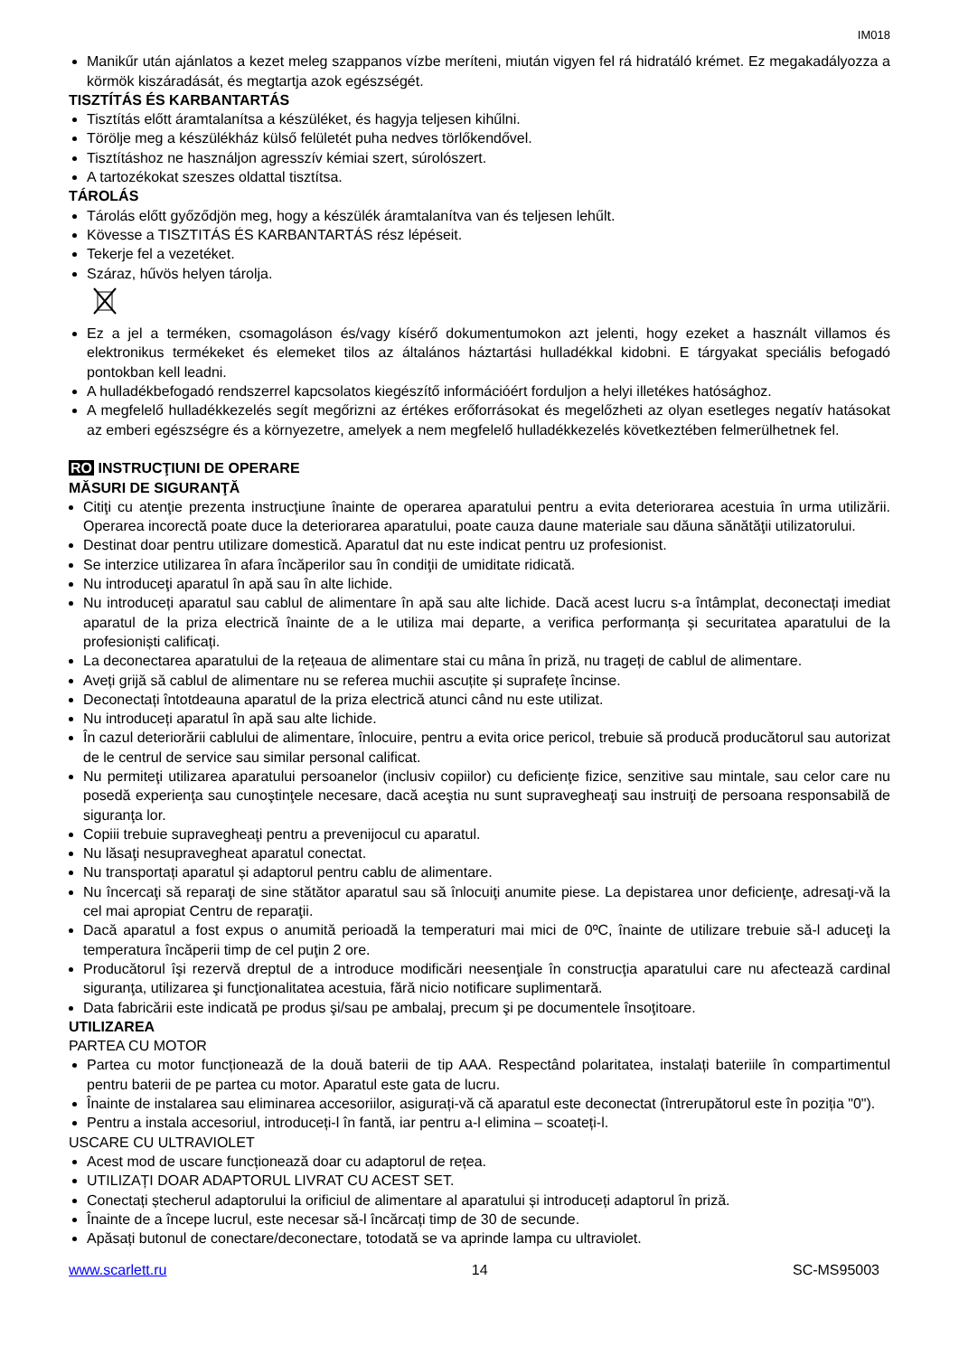IM018
Manikűr után ajánlatos a kezet meleg szappanos vízbe meríteni, miután vigyen fel rá hidratáló krémet. Ez megakadályozza a körmök kiszáradását, és megtartja azok egészségét.
TISZTÍTÁS ÉS KARBANTARTÁS
Tisztítás előtt áramtalanítsa a készüléket, és hagyja teljesen kihűlni.
Törölje meg a készülékház külső felületét puha nedves törlőkendővel.
Tisztításhoz ne használjon agresszív kémiai szert, súrolószert.
A tartozékokat szeszes oldattal tisztítsa.
TÁROLÁS
Tárolás előtt győződjön meg, hogy a készülék áramtalanítva van és teljesen lehűlt.
Kövesse a TISZTITÁS ÉS KARBANTARTÁS rész lépéseit.
Tekerje fel a vezetéket.
Száraz, hűvös helyen tárolja.
Ez a jel a terméken, csomagoláson és/vagy kísérő dokumentumokon azt jelenti, hogy ezeket a használt villamos és elektronikus termékeket és elemeket tilos az általános háztartási hulladékkal kidobni. E tárgyakat speciális befogadó pontokban kell leadni.
A hulladékbefogadó rendszerrel kapcsolatos kiegészítő információért forduljon a helyi illetékes hatósághoz.
A megfelelő hulladékkezelés segít megőrizni az értékes erőforrásokat és megelőzheti az olyan esetleges negatív hatásokat az emberi egészségre és a környezetre, amelyek a nem megfelelő hulladékkezelés következtében felmerülhetnek fel.
RO INSTRUCŢIUNI DE OPERARE
MĂSURI DE SIGURANŢĂ
Citiţi cu atenţie prezenta instrucţiune înainte de operarea aparatului pentru a evita deteriorarea acestuia în urma utilizării. Operarea incorectă poate duce la deteriorarea aparatului, poate cauza daune materiale sau dăuna sănătăţii utilizatorului.
Destinat doar pentru utilizare domestică. Aparatul dat nu este indicat pentru uz profesionist.
Se interzice utilizarea în afara încăperilor sau în condiţii de umiditate ridicată.
Nu introduceţi aparatul în apă sau în alte lichide.
Nu introduceți aparatul sau cablul de alimentare în apă sau alte lichide. Dacă acest lucru s-a întâmplat, deconectați imediat aparatul de la priza electrică înainte de a le utiliza mai departe, a verifica performanța și securitatea aparatului de la profesioniști calificați.
La deconectarea aparatului de la rețeaua de alimentare stai cu mâna în priză, nu trageți de cablul de alimentare.
Aveți grijă să cablul de alimentare nu se referea muchii ascuțite și suprafețe încinse.
Deconectați întotdeauna aparatul de la priza electrică atunci când nu este utilizat.
Nu introduceți aparatul în apă sau alte lichide.
În cazul deteriorării cablului de alimentare, înlocuire, pentru a evita orice pericol, trebuie să producă producătorul sau autorizat de le centrul de service sau similar personal calificat.
Nu permiteţi utilizarea aparatului persoanelor (inclusiv copiilor) cu deficienţe fizice, senzitive sau mintale, sau celor care nu posedă experienţa sau cunoştinţele necesare, dacă aceştia nu sunt supravegheaţi sau instruiţi de persoana responsabilă de siguranţa lor.
Copiii trebuie supravegheaţi pentru a prevenijocul cu aparatul.
Nu lăsaţi nesupravegheat aparatul conectat.
Nu transportați aparatul și adaptorul pentru cablu de alimentare.
Nu încercaţi să reparaţi de sine stătător aparatul sau să înlocuiţi anumite piese. La depistarea unor deficienţe, adresaţi-vă la cel mai apropiat Centru de reparaţii.
Dacă aparatul a fost expus o anumită perioadă la temperaturi mai mici de 0ºC, înainte de utilizare trebuie să-l aduceţi la temperatura încăperii timp de cel puţin 2 ore.
Producătorul îşi rezervă dreptul de a introduce modificări neesenţiale în construcţia aparatului care nu afectează cardinal siguranţa, utilizarea şi funcţionalitatea acestuia, fără nicio notificare suplimentară.
Data fabricării este indicată pe produs şi/sau pe ambalaj, precum şi pe documentele însoţitoare.
UTILIZAREA
PARTEA CU MOTOR
Partea cu motor funcționează de la două baterii de tip AAA. Respectând polaritatea, instalați bateriile în compartimentul pentru baterii de pe partea cu motor. Aparatul este gata de lucru.
Înainte de instalarea sau eliminarea accesoriilor, asigurați-vă că aparatul este deconectat (întrerupătorul este în poziția "0").
Pentru a instala accesoriul, introduceți-l în fantă, iar pentru a-l elimina – scoateți-l.
USCARE CU ULTRAVIOLET
Acest mod de uscare funcționează doar cu adaptorul de rețea.
UTILIZAȚI DOAR ADAPTORUL LIVRAT CU ACEST SET.
Conectați ștecherul adaptorului la orificiul de alimentare al aparatului și introduceți adaptorul în priză.
Înainte de a începe lucrul, este necesar să-l încărcați timp de 30 de secunde.
Apăsați butonul de conectare/deconectare, totodată se va aprinde lampa cu ultraviolet.
www.scarlett.ru 14 SC-MS95003